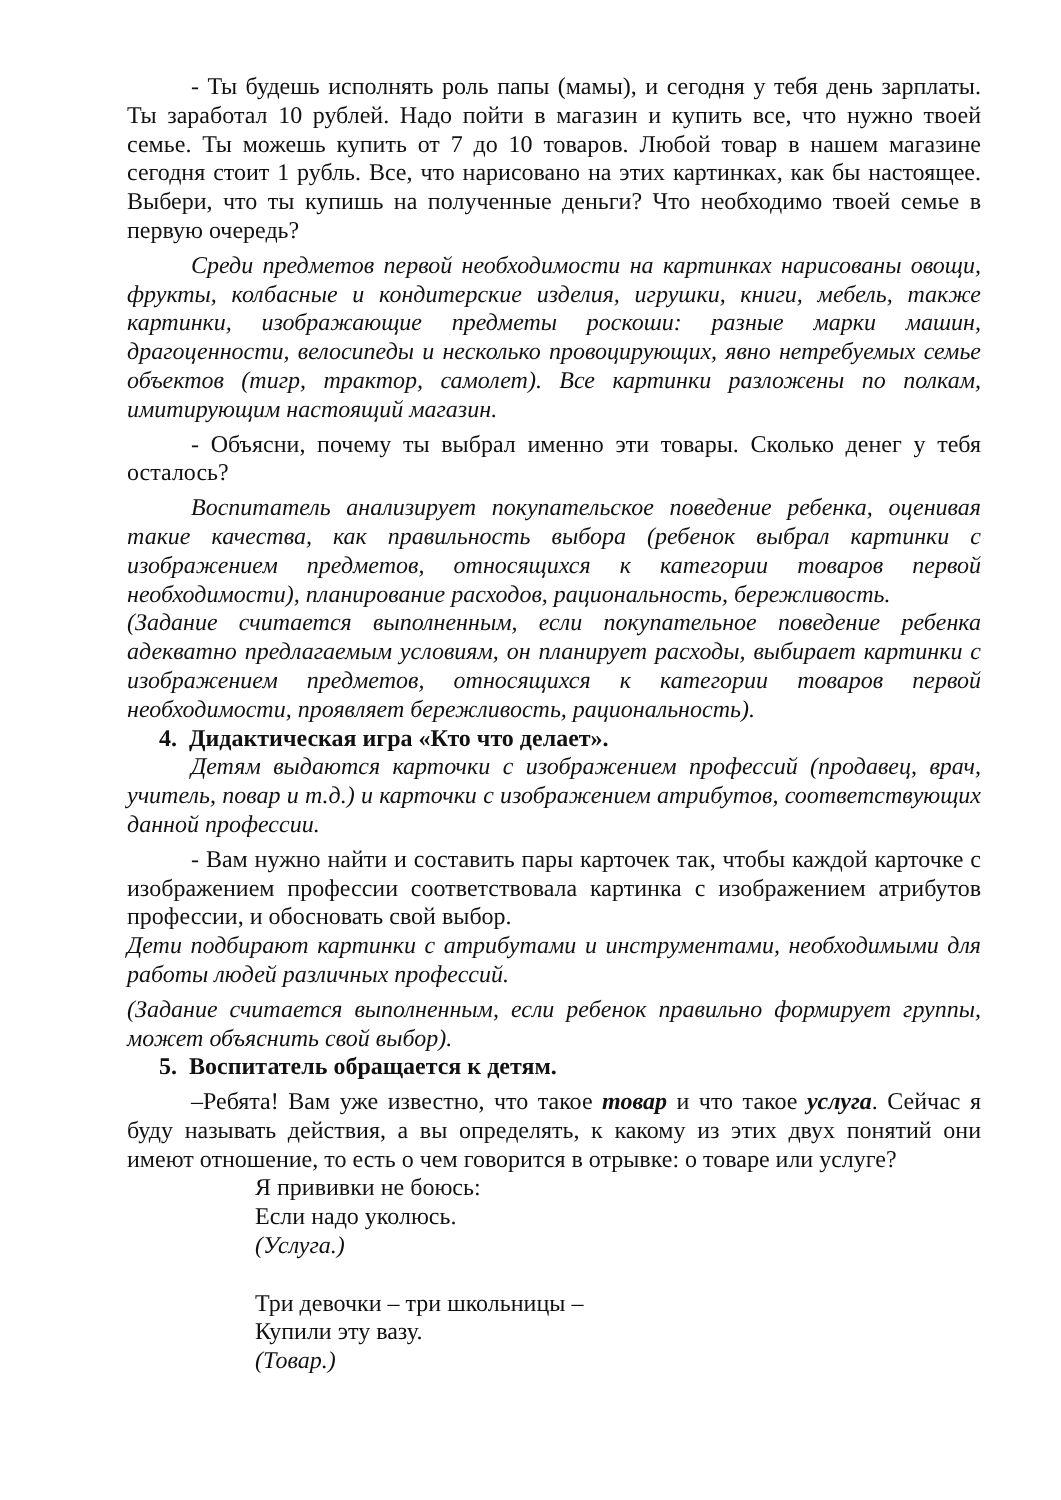- Ты будешь исполнять роль папы (мамы), и сегодня у тебя день зарплаты. Ты заработал 10 рублей. Надо пойти в магазин и купить все, что нужно твоей семье. Ты можешь купить от 7 до 10 товаров. Любой товар в нашем магазине сегодня стоит 1 рубль. Все, что нарисовано на этих картинках, как бы настоящее. Выбери, что ты купишь на полученные деньги? Что необходимо твоей семье в первую очередь?
Среди предметов первой необходимости на картинках нарисованы овощи, фрукты, колбасные и кондитерские изделия, игрушки, книги, мебель, также картинки, изображающие предметы роскоши: разные марки машин, драгоценности, велосипеды и несколько провоцирующих, явно нетребуемых семье объектов (тигр, трактор, самолет). Все картинки разложены по полкам, имитирующим настоящий магазин.
- Объясни, почему ты выбрал именно эти товары. Сколько денег у тебя осталось?
Воспитатель анализирует покупательское поведение ребенка, оценивая такие качества, как правильность выбора (ребенок выбрал картинки с изображением предметов, относящихся к категории товаров первой необходимости), планирование расходов, рациональность, бережливость.
(Задание считается выполненным, если покупательное поведение ребенка адекватно предлагаемым условиям, он планирует расходы, выбирает картинки с изображением предметов, относящихся к категории товаров первой необходимости, проявляет бережливость, рациональность).
4. Дидактическая игра «Кто что делает».
Детям выдаются карточки с изображением профессий (продавец, врач, учитель, повар и т.д.) и карточки с изображением атрибутов, соответствующих данной профессии.
- Вам нужно найти и составить пары карточек так, чтобы каждой карточке с изображением профессии соответствовала картинка с изображением атрибутов профессии, и обосновать свой выбор.
Дети подбирают картинки с атрибутами и инструментами, необходимыми для работы людей различных профессий.
(Задание считается выполненным, если ребенок правильно формирует группы, может объяснить свой выбор).
5. Воспитатель обращается к детям.
–Ребята! Вам уже известно, что такое товар и что такое услуга. Сейчас я буду называть действия, а вы определять, к какому из этих двух понятий они имеют отношение, то есть о чем говорится в отрывке: о товаре или услуге?
Я прививки не боюсь:
Если надо уколюсь.
(Услуга.)
Три девочки – три школьницы –
Купили эту вазу.
(Товар.)